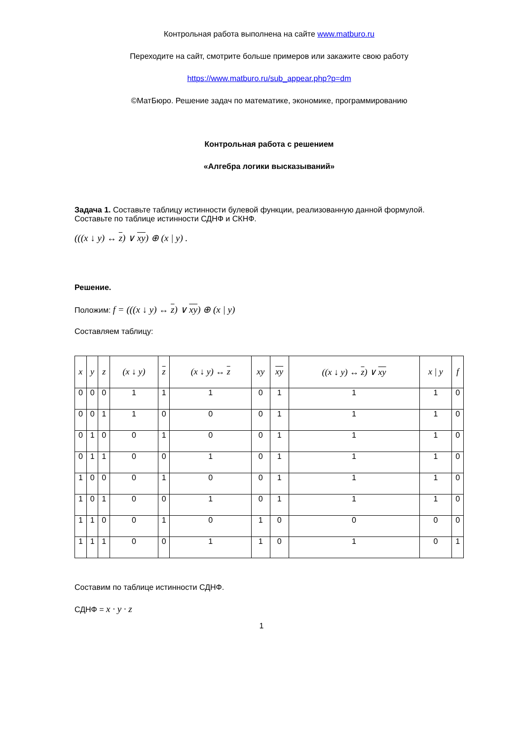Контрольная работа выполнена на сайте www.matburo.ru
Переходите на сайт, смотрите больше примеров или закажите свою работу
https://www.matburo.ru/sub_appear.php?p=dm
©МатБюро. Решение задач по математике, экономике, программированию
Контрольная работа с решением
«Алгебра логики высказываний»
Задача 1. Составьте таблицу истинности булевой функции, реализованную данной формулой. Составьте по таблице истинности СДНФ и СКНФ.
(((x ↓ y) ↔ z) ∨ xy) ⊕ (x | y) .
Решение.
Положим: f = (((x ↓ y) ↔ z) ∨ xy) ⊕ (x | y)
Составляем таблицу:
| x | y | z | (x ↓ y) | z | (x ↓ y) ↔ z | xy | xy | ((x ↓ y) ↔ z ) ∨ xy | x / y | f |
| --- | --- | --- | --- | --- | --- | --- | --- | --- | --- | --- |
| 0 | 0 | 0 | 1 | 1 | 1 | 0 | 1 | 1 | 1 | 0 |
| 0 | 0 | 1 | 1 | 0 | 0 | 0 | 1 | 1 | 1 | 0 |
| 0 | 1 | 0 | 0 | 1 | 0 | 0 | 1 | 1 | 1 | 0 |
| 0 | 1 | 1 | 0 | 0 | 1 | 0 | 1 | 1 | 1 | 0 |
| 1 | 0 | 0 | 0 | 1 | 0 | 0 | 1 | 1 | 1 | 0 |
| 1 | 0 | 1 | 0 | 0 | 1 | 0 | 1 | 1 | 1 | 0 |
| 1 | 1 | 0 | 0 | 1 | 0 | 1 | 0 | 0 | 0 | 0 |
| 1 | 1 | 1 | 0 | 0 | 1 | 1 | 0 | 1 | 0 | 1 |
Составим по таблице истинности СДНФ.
СДНФ = x · y · z
1